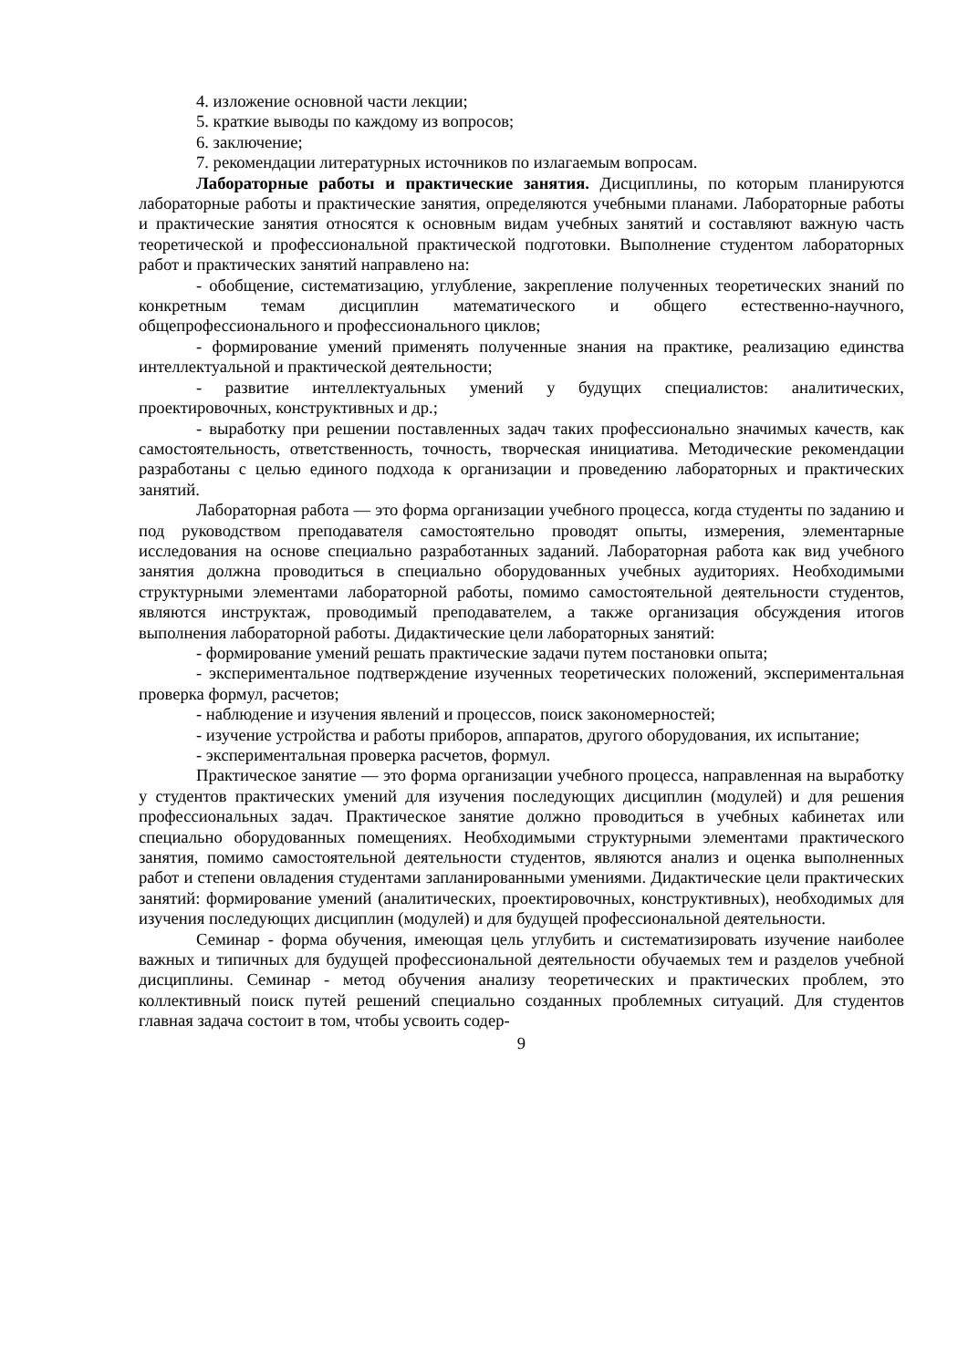4. изложение основной части лекции;
5. краткие выводы по каждому из вопросов;
6. заключение;
7. рекомендации литературных источников по излагаемым вопросам.
Лабораторные работы и практические занятия. Дисциплины, по которым планируются лабораторные работы и практические занятия, определяются учебными планами. Лабораторные работы и практические занятия относятся к основным видам учебных занятий и составляют важную часть теоретической и профессиональной практической подготовки. Выполнение студентом лабораторных работ и практических занятий направлено на:
- обобщение, систематизацию, углубление, закрепление полученных теоретических знаний по конкретным темам дисциплин математического и общего естественно-научного, общепрофессионального и профессионального циклов;
- формирование умений применять полученные знания на практике, реализацию единства интеллектуальной и практической деятельности;
- развитие интеллектуальных умений у будущих специалистов: аналитических, проектировочных, конструктивных и др.;
- выработку при решении поставленных задач таких профессионально значимых качеств, как самостоятельность, ответственность, точность, творческая инициатива. Методические рекомендации разработаны с целью единого подхода к организации и проведению лабораторных и практических занятий.
Лабораторная работа — это форма организации учебного процесса, когда студенты по заданию и под руководством преподавателя самостоятельно проводят опыты, измерения, элементарные исследования на основе специально разработанных заданий. Лабораторная работа как вид учебного занятия должна проводиться в специально оборудованных учебных аудиториях. Необходимыми структурными элементами лабораторной работы, помимо самостоятельной деятельности студентов, являются инструктаж, проводимый преподавателем, а также организация обсуждения итогов выполнения лабораторной работы. Дидактические цели лабораторных занятий:
- формирование умений решать практические задачи путем постановки опыта;
- экспериментальное подтверждение изученных теоретических положений, экспериментальная проверка формул, расчетов;
- наблюдение и изучения явлений и процессов, поиск закономерностей;
- изучение устройства и работы приборов, аппаратов, другого оборудования, их испытание;
- экспериментальная проверка расчетов, формул.
Практическое занятие — это форма организации учебного процесса, направленная на выработку у студентов практических умений для изучения последующих дисциплин (модулей) и для решения профессиональных задач. Практическое занятие должно проводиться в учебных кабинетах или специально оборудованных помещениях. Необходимыми структурными элементами практического занятия, помимо самостоятельной деятельности студентов, являются анализ и оценка выполненных работ и степени овладения студентами запланированными умениями. Дидактические цели практических занятий: формирование умений (аналитических, проектировочных, конструктивных), необходимых для изучения последующих дисциплин (модулей) и для будущей профессиональной деятельности.
Семинар - форма обучения, имеющая цель углубить и систематизировать изучение наиболее важных и типичных для будущей профессиональной деятельности обучаемых тем и разделов учебной дисциплины. Семинар - метод обучения анализу теоретических и практических проблем, это коллективный поиск путей решений специально созданных проблемных ситуаций. Для студентов главная задача состоит в том, чтобы усвоить содер-
9